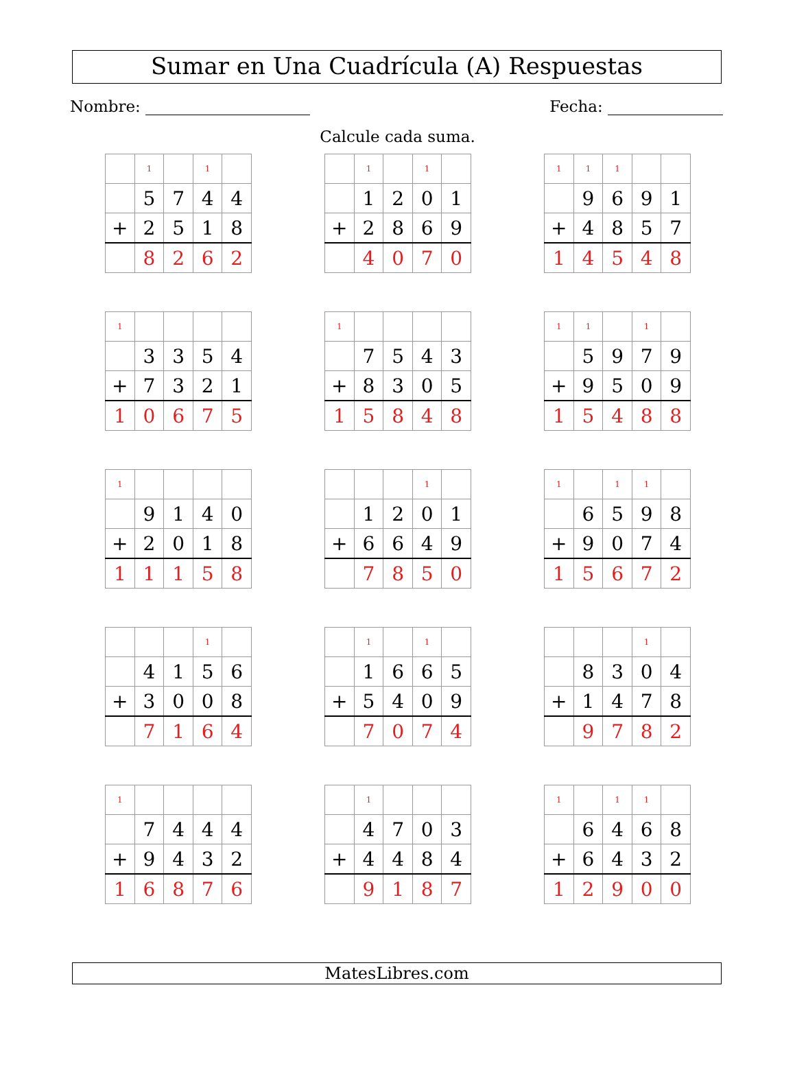Sumar en Una Cuadrícula (A) Respuestas
Nombre: Fecha:
Calcule cada suma.
| | 1 | | 1 | |
| | 5 | 7 | 4 | 4 |
| + | 2 | 5 | 1 | 8 |
| | 8 | 2 | 6 | 2 |
| | 1 | | 1 | |
| | 1 | 2 | 0 | 1 |
| + | 2 | 8 | 6 | 9 |
| | 4 | 0 | 7 | 0 |
| 1 | 1 | 1 | | |
| | 9 | 6 | 9 | 1 |
| + | 4 | 8 | 5 | 7 |
| 1 | 4 | 5 | 4 | 8 |
| 1 | | | | |
| | 3 | 3 | 5 | 4 |
| + | 7 | 3 | 2 | 1 |
| 1 | 0 | 6 | 7 | 5 |
| 1 | | | | |
| | 7 | 5 | 4 | 3 |
| + | 8 | 3 | 0 | 5 |
| 1 | 5 | 8 | 4 | 8 |
| 1 | 1 | | 1 | |
| | 5 | 9 | 7 | 9 |
| + | 9 | 5 | 0 | 9 |
| 1 | 5 | 4 | 8 | 8 |
| 1 | | | | |
| | 9 | 1 | 4 | 0 |
| + | 2 | 0 | 1 | 8 |
| 1 | 1 | 1 | 5 | 8 |
| | | | 1 | |
| | 1 | 2 | 0 | 1 |
| + | 6 | 6 | 4 | 9 |
| | 7 | 8 | 5 | 0 |
| 1 | | 1 | 1 | |
| | 6 | 5 | 9 | 8 |
| + | 9 | 0 | 7 | 4 |
| 1 | 5 | 6 | 7 | 2 |
| | | | 1 | |
| | 4 | 1 | 5 | 6 |
| + | 3 | 0 | 0 | 8 |
| | 7 | 1 | 6 | 4 |
| | 1 | | 1 | |
| | 1 | 6 | 6 | 5 |
| + | 5 | 4 | 0 | 9 |
| | 7 | 0 | 7 | 4 |
| | | | 1 | |
| | 8 | 3 | 0 | 4 |
| + | 1 | 4 | 7 | 8 |
| | 9 | 7 | 8 | 2 |
| 1 | | | | |
| | 7 | 4 | 4 | 4 |
| + | 9 | 4 | 3 | 2 |
| 1 | 6 | 8 | 7 | 6 |
| | 1 | | | |
| | 4 | 7 | 0 | 3 |
| + | 4 | 4 | 8 | 4 |
| | 9 | 1 | 8 | 7 |
| 1 | | 1 | 1 | |
| | 6 | 4 | 6 | 8 |
| + | 6 | 4 | 3 | 2 |
| 1 | 2 | 9 | 0 | 0 |
MatesLibres.com